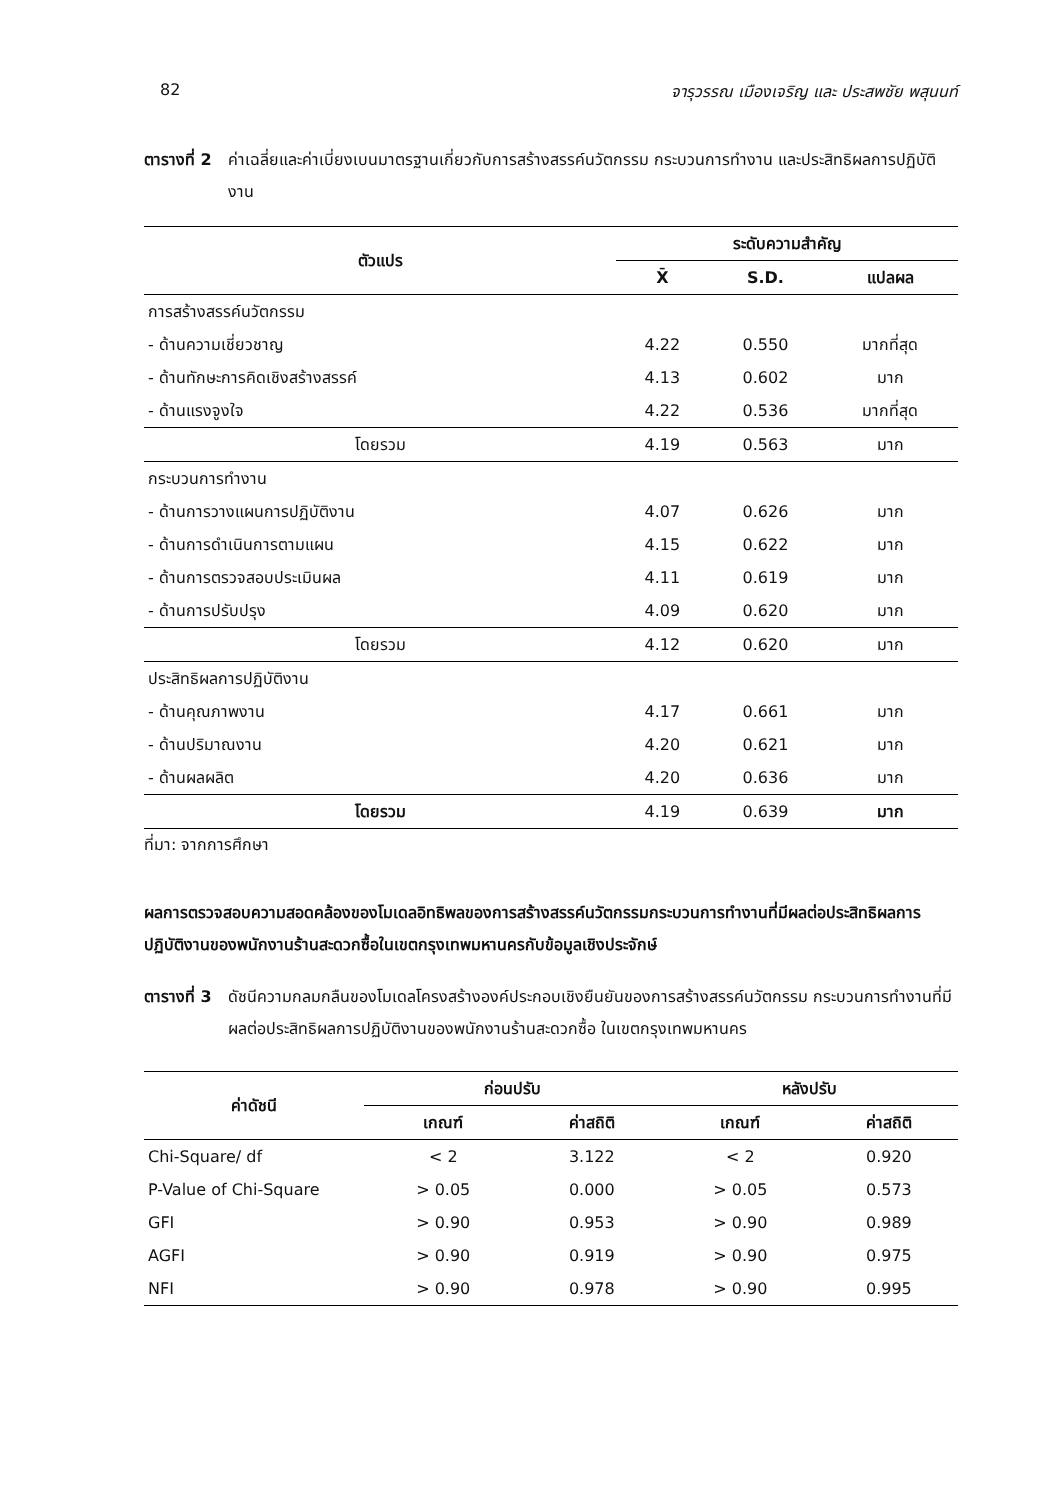82 จารุวรรณ เมืองเจริญ และ ประสพชัย พสุนนท์
ตารางที่ 2 ค่าเฉลี่ยและค่าเบี่ยงเบนมาตรฐานเกี่ยวกับการสร้างสรรค์นวัตกรรม กระบวนการทำงาน และประสิทธิผลการปฏิบัติงาน
| ตัวแปร | ระดับความสำคัญ | | |
| --- | --- | --- | --- |
| | X̄ | S.D. | แปลผล |
| การสร้างสรรค์นวัตกรรม | | | |
| - ด้านความเชี่ยวชาญ | 4.22 | 0.550 | มากที่สุด |
| - ด้านทักษะการคิดเชิงสร้างสรรค์ | 4.13 | 0.602 | มาก |
| - ด้านแรงจูงใจ | 4.22 | 0.536 | มากที่สุด |
| โดยรวม | 4.19 | 0.563 | มาก |
| กระบวนการทำงาน | | | |
| - ด้านการวางแผนการปฏิบัติงาน | 4.07 | 0.626 | มาก |
| - ด้านการดำเนินการตามแผน | 4.15 | 0.622 | มาก |
| - ด้านการตรวจสอบประเมินผล | 4.11 | 0.619 | มาก |
| - ด้านการปรับปรุง | 4.09 | 0.620 | มาก |
| โดยรวม | 4.12 | 0.620 | มาก |
| ประสิทธิผลการปฏิบัติงาน | | | |
| - ด้านคุณภาพงาน | 4.17 | 0.661 | มาก |
| - ด้านปริมาณงาน | 4.20 | 0.621 | มาก |
| - ด้านผลผลิต | 4.20 | 0.636 | มาก |
| โดยรวม | 4.19 | 0.639 | มาก |
ที่มา: จากการศึกษา
ผลการตรวจสอบความสอดคล้องของโมเดลอิทธิพลของการสร้างสรรค์นวัตกรรมกระบวนการทำงานที่มีผลต่อประสิทธิผลการปฏิบัติงานของพนักงานร้านสะดวกซื้อในเขตกรุงเทพมหานครกับข้อมูลเชิงประจักษ์
ตารางที่ 3 ดัชนีความกลมกลืนของโมเดลโครงสร้างองค์ประกอบเชิงยืนยันของการสร้างสรรค์นวัตกรรม กระบวนการทำงานที่มีผลต่อประสิทธิผลการปฏิบัติงานของพนักงานร้านสะดวกซื้อ ในเขตกรุงเทพมหานคร
| ค่าดัชนี | ก่อนปรับ | | หลังปรับ | |
| --- | --- | --- | --- | --- |
| | เกณฑ์ | ค่าสถิติ | เกณฑ์ | ค่าสถิติ |
| Chi-Square/ df | < 2 | 3.122 | < 2 | 0.920 |
| P-Value of Chi-Square | > 0.05 | 0.000 | > 0.05 | 0.573 |
| GFI | > 0.90 | 0.953 | > 0.90 | 0.989 |
| AGFI | > 0.90 | 0.919 | > 0.90 | 0.975 |
| NFI | > 0.90 | 0.978 | > 0.90 | 0.995 |